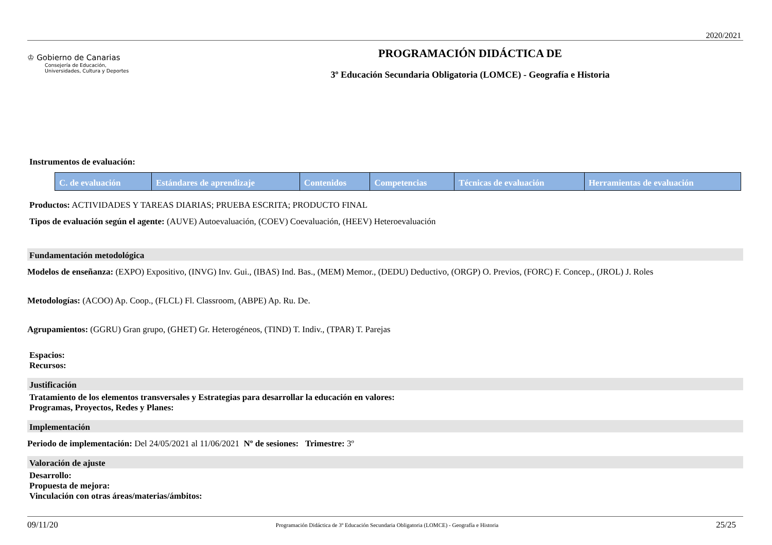2020/2021
♔ Gobierno de Canarias
Consejería de Educación,
Universidades, Cultura y Deportes
PROGRAMACIÓN DIDÁCTICA DE
3º Educación Secundaria Obligatoria (LOMCE) - Geografía e Historia
Instrumentos de evaluación:
| C. de evaluación | Estándares de aprendizaje | Contenidos | Competencias | Técnicas de evaluación | Herramientas de evaluación |
| --- | --- | --- | --- | --- | --- |
Productos: ACTIVIDADES Y TAREAS DIARIAS; PRUEBA ESCRITA; PRODUCTO FINAL
Tipos de evaluación según el agente: (AUVE) Autoevaluación, (COEV) Coevaluación, (HEEV) Heteroevaluación
Fundamentación metodológica
Modelos de enseñanza: (EXPO) Expositivo, (INVG) Inv. Gui., (IBAS) Ind. Bas., (MEM) Memor., (DEDU) Deductivo, (ORGP) O. Previos, (FORC) F. Concep., (JROL) J. Roles
Metodologías: (ACOO) Ap. Coop., (FLCL) Fl. Classroom, (ABPE) Ap. Ru. De.
Agrupamientos: (GGRU) Gran grupo, (GHET) Gr. Heterogéneos, (TIND) T. Indiv., (TPAR) T. Parejas
Espacios:
Recursos:
Justificación
Tratamiento de los elementos transversales y Estrategias para desarrollar la educación en valores:
Programas, Proyectos, Redes y Planes:
Implementación
Periodo de implementación: Del 24/05/2021 al 11/06/2021 Nº de sesiones: Trimestre: 3º
Valoración de ajuste
Desarrollo:
Propuesta de mejora:
Vinculación con otras áreas/materias/ámbitos:
09/11/20 Programación Didáctica de 3º Educación Secundaria Obligatoria (LOMCE) - Geografía e Historia 25/25